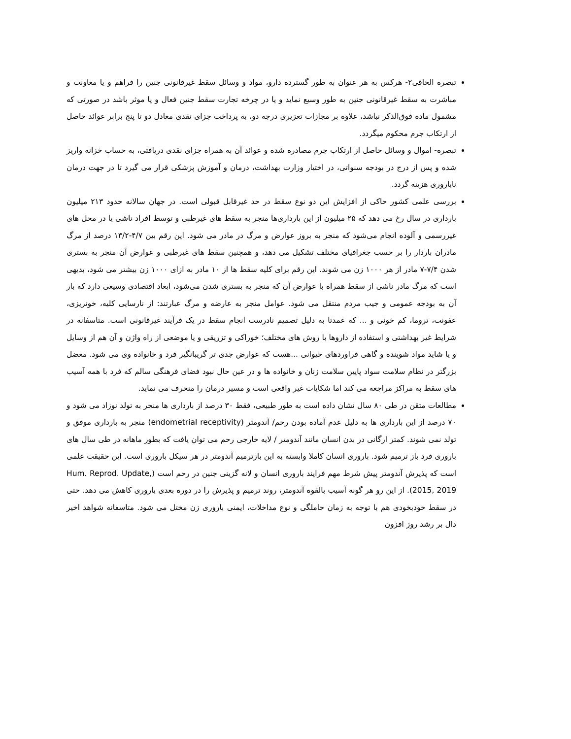تبصره الحاقی۲- هرکس به هر عنوان به طور گسترده دارو، مواد و وسائل سقط غیرقانونی جنین را فراهم و یا معاونت و مباشرت به سقط غیرقانونی جنین به طور وسیع نماید و یا در چرخه تجارت سقط جنین فعال و یا موثر باشد در صورتی که مشمول ماده فوق‌الذکر نباشد، علاوه بر مجازات تعزیری درجه دو، به پرداخت جزای نقدی معادل دو تا پنج برابر عوائد حاصل از ارتکاب جرم محکوم میگردد.
تبصره- اموال و وسائل حاصل از ارتکاب جرم مصادره شده و عوائد آن به همراه جزای نقدی دریافتی، به حساب خزانه واریز شده و پس از درج در بودجه سنواتی، در اختیار وزارت بهداشت، درمان و آموزش پزشکی قرار می گیرد تا در جهت درمان ناباروری هزینه گردد.
بررسی علمی کشور حاکی از افزایش این دو نوع سقط در حد غیرقابل قبولی است. در جهان سالانه حدود ۲۱۳ میلیون بارداری در سال رخ می دهد که ۲۵ میلیون از این بارداری‌ها منجر به سقط های غیرطبی و توسط افراد ناشی یا در محل های غیررسمی و آلوده انجام می‌شود که منجر به بروز عوارض و مرگ در مادر می شود. این رقم بین ۴/۷-۱۳/۲ درصد از مرگ مادران باردار را بر حسب جغرافیای مختلف تشکیل می دهد، و همچنین سقط های غیرطبی و عوارض آن منجر به بستری شدن ۷/۴-۷ مادر از هر ۱۰۰۰ زن می شوند. این رقم برای کلیه سقط ها از ۱۰ مادر به ازای ۱۰۰۰ زن بیشتر می شود، بدیهی است که مرگ مادر ناشی از سقط همراه با عوارض آن که منجر به بستری شدن می‌شود، ابعاد اقتصادی وسیعی دارد که بار آن به بودجه عمومی و جیب مردم منتقل می شود. عوامل منجر به عارضه و مرگ عبارتند: از نارسایی کلیه، خونریزی، عفونت، تروما، کم خونی و ... که عمدتا به دلیل تصمیم نادرست انجام سقط در یک فرآیند غیرقانونی است. متاسفانه در شرایط غیر بهداشتی و استفاده از داروها با روش های مختلف؛ خوراکی و تزریقی و یا موضعی از راه واژن و آن هم از وسایل و یا شاید مواد شوینده و گاهی فراوردهای حیوانی ...هست که عوارض جدی تر گریبانگیر فرد و خانواده وی می شود. معضل بزرگتر در نظام سلامت سواد پایین سلامت زنان و خانواده ها و در عین حال نبود فضای فرهنگی سالم که فرد با همه آسیب های سقط به مراکز مراجعه می کند اما شکایات غیر واقعی است و مسیر درمان را منحرف می نماید.
مطالعات متقن در طی ۸۰ سال نشان داده است به طور طبیعی، فقط ۳۰ درصد از بارداری ها منجر به تولد نوزاد می شود و ۷۰ درصد از این بارداری ها به دلیل عدم آماده بودن رحم/ آندومتر (endometrial receptivity) منجر به بارداری موفق و تولد نمی شوند. کمتر ارگانی در بدن انسان مانند آندومتر / لایه خارجی رحم می توان یافت که بطور ماهانه در طی سال های باروری فرد باز ترمیم شود. باروری انسان کاملا وابسته به این بازترمیم آندومتر در هر سیکل باروری است. این حقیقت علمی است که پذیرش آندومتر پیش شرط مهم فرایند باروری انسان و لانه گزینی جنین در رحم است (Hum. Reprod. Update, 2015, 2019). از این رو هر گونه آسیب بالقوه آندومتر، روند ترمیم و پذیرش را در دوره بعدی باروری کاهش می دهد. حتی در سقط خودبخودی هم با توجه به زمان حاملگی و نوع مداخلات، ایمنی باروری زن مختل می شود. متاسفانه شواهد اخیر دال بر رشد روز افزون